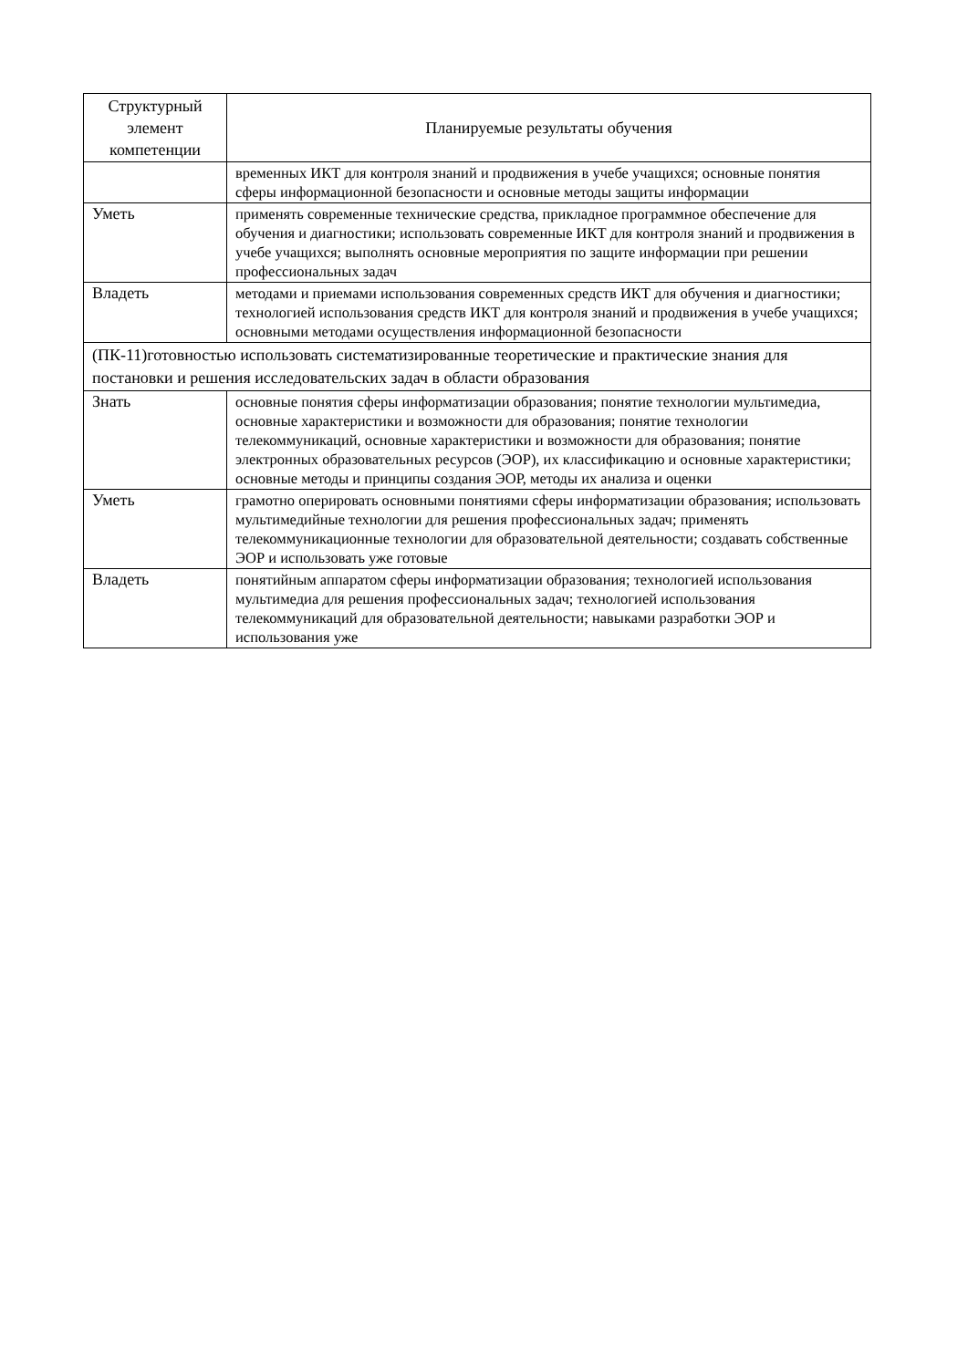| Структурный элемент компетенции | Планируемые результаты обучения |
| --- | --- |
| | временных ИКТ для контроля знаний и продвижения в учебе учащихся; основные понятия сферы информационной безопасности и основные методы защиты информации |
| Уметь | применять современные технические средства, прикладное программное обеспечение для обучения и диагностики; использовать современные ИКТ для контроля знаний и продвижения в учебе учащихся; выполнять основные мероприятия по защите информации при решении профессиональных задач |
| Владеть | методами и приемами использования современных средств ИКТ для обучения и диагностики; технологией использования средств ИКТ для контроля знаний и продвижения в учебе учащихся; основными методами осуществления информационной безопасности |
| (ПК-11)готовностью использовать систематизированные теоретические и практические знания для постановки и решения исследовательских задач в области образования | |
| Знать | основные понятия сферы информатизации образования; понятие технологии мультимедиа, основные характеристики и возможности для образования; понятие технологии телекоммуникаций, основные характеристики и возможности для образования; понятие электронных образовательных ресурсов (ЭОР), их классификацию и основные характеристики; основные методы и принципы создания ЭОР, методы их анализа и оценки |
| Уметь | грамотно оперировать основными понятиями сферы информатизации образования; использовать мультимедийные технологии для решения профессиональных задач; применять телекоммуникационные технологии для образовательной деятельности; создавать собственные ЭОР и использовать уже готовые |
| Владеть | понятийным аппаратом сферы информатизации образования; технологией использования мультимедиа для решения профессиональных задач; технологией использования телекоммуникаций для образовательной деятельности; навыками разработки ЭОР и использования уже |